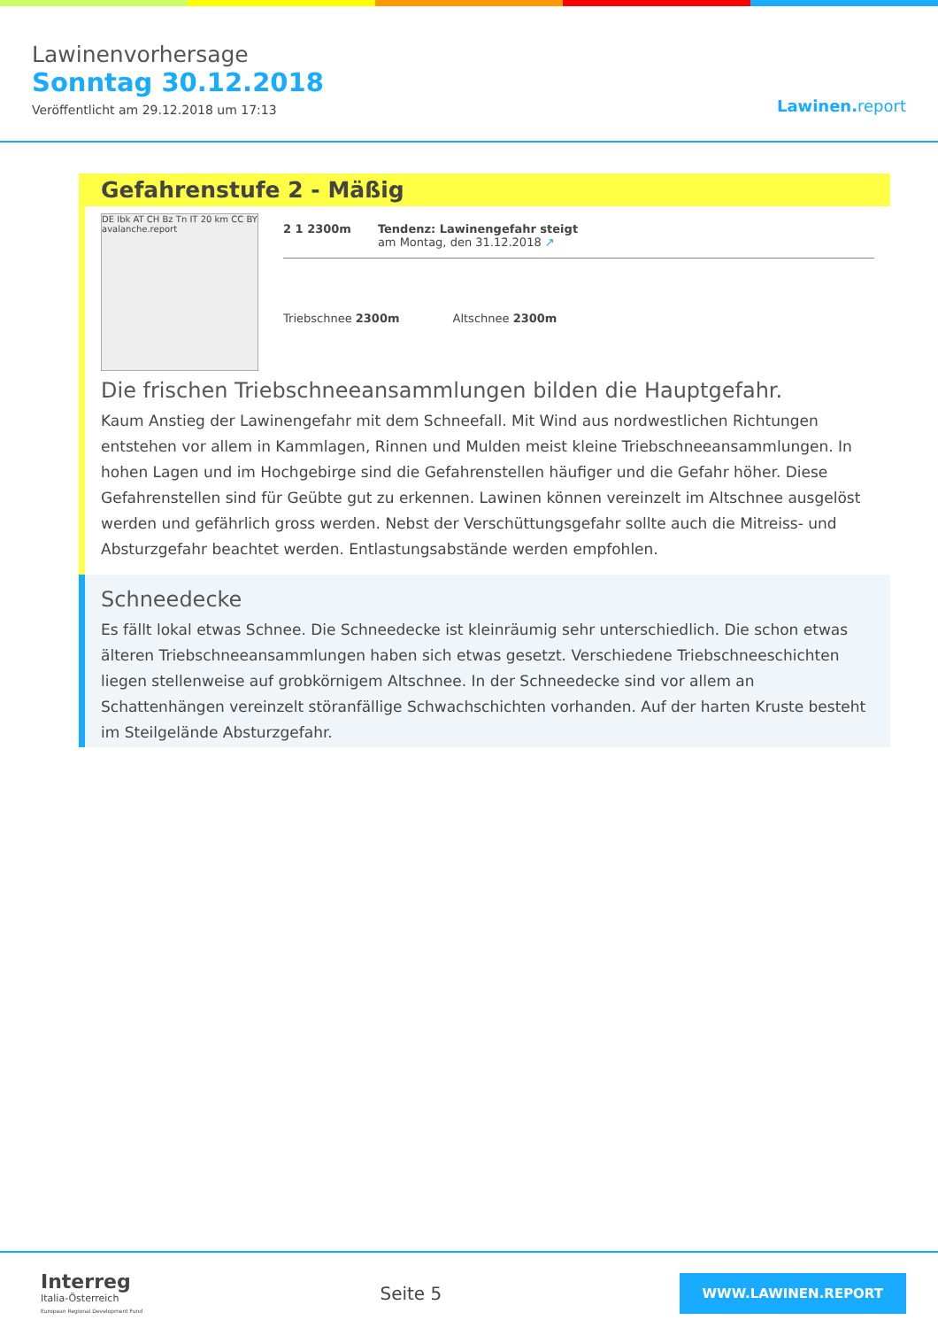Lawinenvorhersage
Sonntag 30.12.2018
Veröffentlicht am 29.12.2018 um 17:13
Lawinen.report
Gefahrenstufe 2 - Mäßig
DE Ibk AT CH Bz Tn IT 20 km CC BY avalanche.report
2 1 2300m Tendenz: Lawinengefahr steigt
am Montag, den 31.12.2018 ↗
Triebschnee 2300m Altschnee 2300m
Die frischen Triebschneeansammlungen bilden die Hauptgefahr.
Kaum Anstieg der Lawinengefahr mit dem Schneefall. Mit Wind aus nordwestlichen Richtungen entstehen vor allem in Kammlagen, Rinnen und Mulden meist kleine Triebschneeansammlungen. In hohen Lagen und im Hochgebirge sind die Gefahrenstellen häufiger und die Gefahr höher. Diese Gefahrenstellen sind für Geübte gut zu erkennen. Lawinen können vereinzelt im Altschnee ausgelöst werden und gefährlich gross werden. Nebst der Verschüttungsgefahr sollte auch die Mitreiss- und Absturzgefahr beachtet werden. Entlastungsabstände werden empfohlen.
Schneedecke
Es fällt lokal etwas Schnee. Die Schneedecke ist kleinräumig sehr unterschiedlich. Die schon etwas älteren Triebschneeansammlungen haben sich etwas gesetzt. Verschiedene Triebschneeschichten liegen stellenweise auf grobkörnigem Altschnee. In der Schneedecke sind vor allem an Schattenhängen vereinzelt störanfällige Schwachschichten vorhanden. Auf der harten Kruste besteht im Steilgelände Absturzgefahr.
Interreg
Italia-Österreich
European Regional Development Fund
Seite 5
WWW.LAWINEN.REPORT